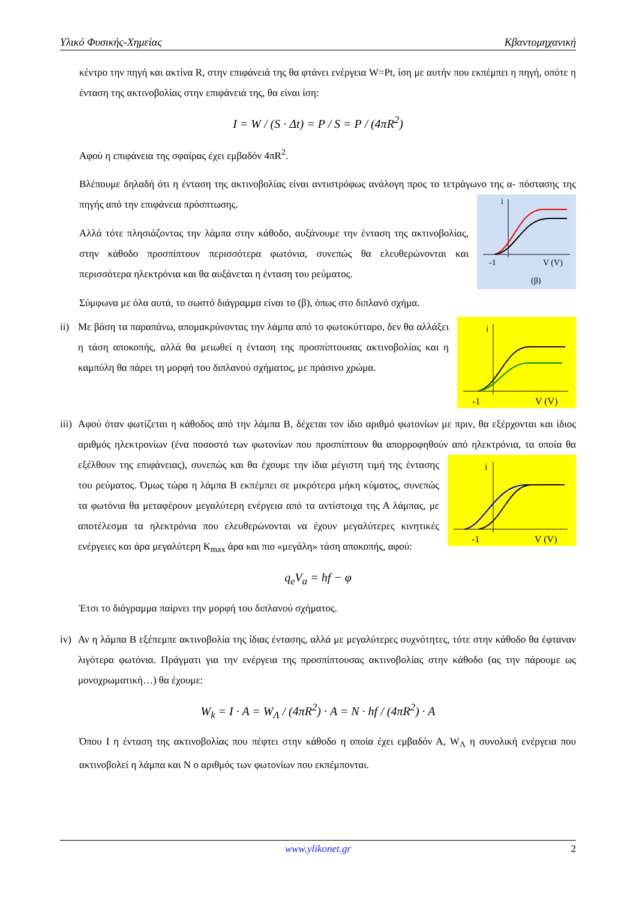Υλικό Φυσικής-Χημείας Κβαντομηχανική
κέντρο την πηγή και ακτίνα R, στην επιφάνειά της θα φτάνει ενέργεια W=Pt, ίση με αυτήν που εκπέμπει η πηγή, οπότε η ένταση της ακτινοβολίας στην επιφάνειά της, θα είναι ίση:
I = W / (S · Δt) = P / S = P / (4πR<sup>2</sup>)
Αφού η επιφάνεια της σφαίρας έχει εμβαδόν 4πR<sup>2</sup>.
Βλέπουμε δηλαδή ότι η ένταση της ακτινοβολίας είναι αντιστρόφως ανάλογη προς το τετράγωνο της α-
i
-1
V (V)
(β)
πόστασης της πηγής από την επιφάνεια πρόσπτωσης.
Αλλά τότε πλησιάζοντας την λάμπα στην κάθοδο, αυξάνουμε την ένταση της ακτινοβολίας, στην κάθοδο προσπίπτουν περισσότερα φωτόνια, συνεπώς θα ελευθερώνονται και περισσότερα ηλεκτρόνια και θα αυξάνεται η ένταση του ρεύματος.
Σύμφωνα με όλα αυτά, το σωστό διάγραμμα είναι το (β), όπως στο διπλανό σχήμα.
ii)
i
-1
V (V)
Με βάση τα παραπάνω, απομακρύνοντας την λάμπα από το φωτοκύτταρο, δεν θα αλλάξει η τάση αποκοπής, αλλά θα μειωθεί η ένταση της προσπίπτουσας ακτινοβολίας και η καμπύλη θα πάρει τη μορφή του διπλανού σχήματος, με πράσινο χρώμα.
iii)
Αφού όταν φωτίζεται η κάθοδος από την λάμπα Β, δέχεται τον ίδιο αριθμό φωτονίων με πριν, θα εξέρχονται και ίδιος αριθμός ηλεκτρονίων (ένα ποσοστό των φωτονίων που προσπίπτουν θα απορροφηθούν από
i
-1
V (V)
ηλεκτρόνια, τα οποία θα εξέλθουν της επιφάνειας), συνεπώς και θα έχουμε την ίδια μέγιστη τιμή της έντασης του ρεύματος. Όμως τώρα η λάμπα Β εκπέμπει σε μικρότερα μήκη κύματος, συνεπώς τα φωτόνια θα μεταφέρουν μεγαλύτερη ενέργεια από τα αντίστοιχα της Α λάμπας, με αποτέλεσμα τα ηλεκτρόνια που ελευθερώνονται να έχουν μεγαλύτερες κινητικές ενέργειες και άρα μεγαλύτερη K<sub>max</sub> άρα και πιο «μεγάλη» τάση αποκοπής, αφού:
q<sub>e</sub>V<sub>a</sub> = hf − φ
Έτσι το διάγραμμα παίρνει την μορφή του διπλανού σχήματος.
iv)
Αν η λάμπα Β εξέπεμπε ακτινοβολία της ίδιας έντασης, αλλά με μεγαλύτερες συχνότητες, τότε στην κάθοδο θα έφταναν λιγότερα φωτόνια. Πράγματι για την ενέργεια της προσπίπτουσας ακτινοβολίας στην κάθοδο (ας την πάρουμε ως μονοχρωματική…) θα έχουμε:
W<sub>k</sub> = I · A = W<sub>Λ</sub> / (4πR<sup>2</sup>) · A = N · hf / (4πR<sup>2</sup>) · A
Όπου Ι η ένταση της ακτινοβολίας που πέφτει στην κάθοδο η οποία έχει εμβαδόν Α, W<sub>Λ</sub> η συνολική ενέργεια που ακτινοβολεί η λάμπα και Ν ο αριθμός των φωτονίων που εκπέμπονται.
www.ylikonet.gr 2